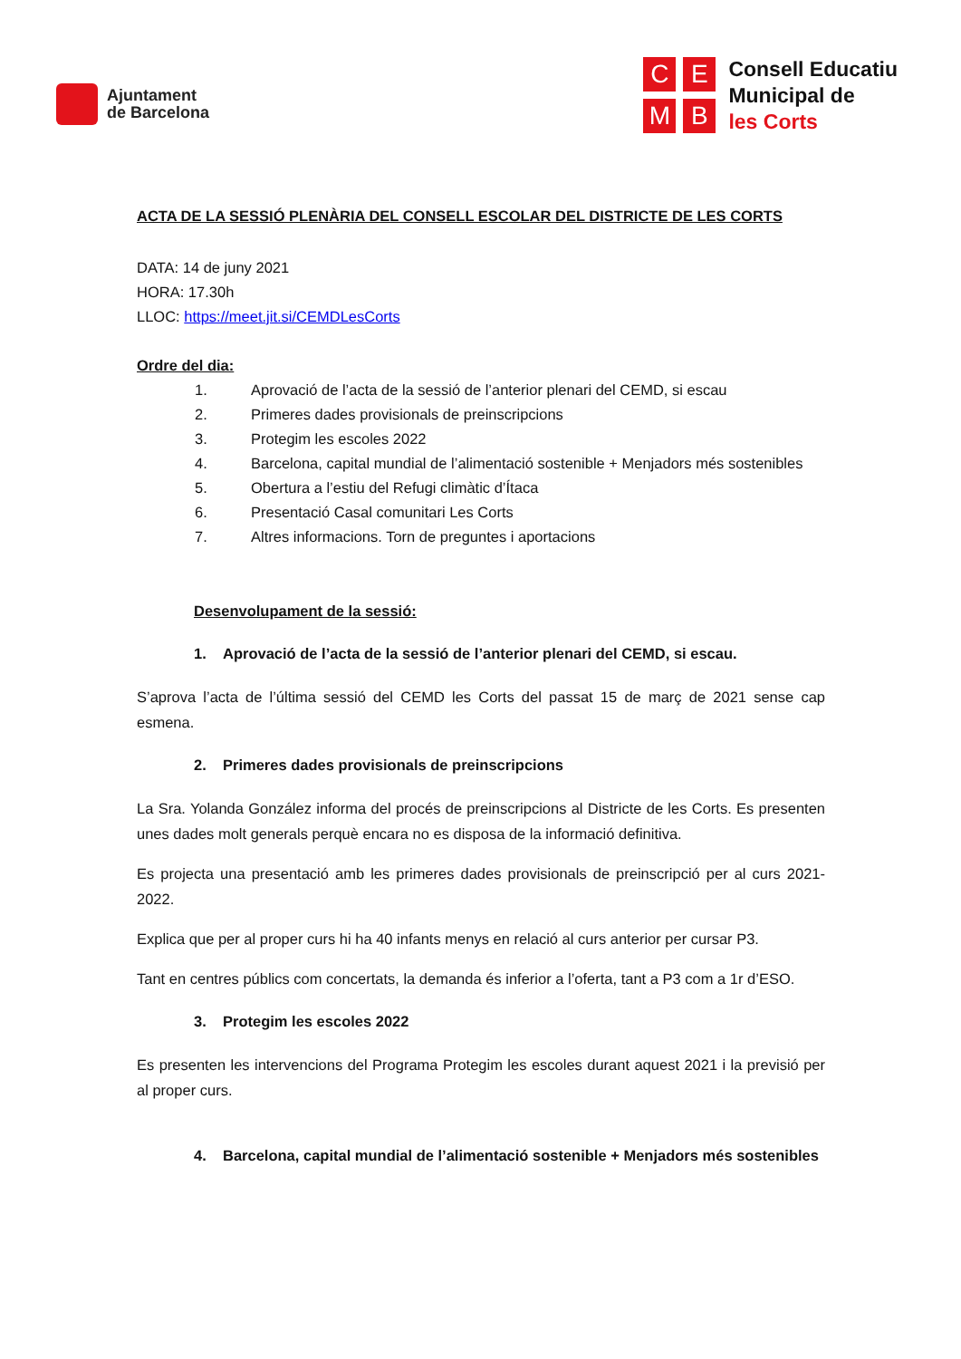Ajuntament
de Barcelona
CEMB
Consell Educatiu
Municipal de
les Corts
ACTA DE LA SESSIÓ PLENÀRIA DEL CONSELL ESCOLAR DEL DISTRICTE DE LES CORTS
DATA: 14 de juny 2021
HORA: 17.30h
LLOC: https://meet.jit.si/CEMDLesCorts
Ordre del dia:
1. Aprovació de l’acta de la sessió de l’anterior plenari del CEMD, si escau
2. Primeres dades provisionals de preinscripcions
3. Protegim les escoles 2022
4. Barcelona, capital mundial de l’alimentació sostenible + Menjadors més sostenibles
5. Obertura a l’estiu del Refugi climàtic d’Ítaca
6. Presentació Casal comunitari Les Corts
7. Altres informacions. Torn de preguntes i aportacions
Desenvolupament de la sessió:
1. Aprovació de l’acta de la sessió de l’anterior plenari del CEMD, si escau.
S’aprova l’acta de l’última sessió del CEMD les Corts del passat 15 de març de 2021 sense cap esmena.
2. Primeres dades provisionals de preinscripcions
La Sra. Yolanda González informa del procés de preinscripcions al Districte de les Corts. Es presenten unes dades molt generals perquè encara no es disposa de la informació definitiva.
Es projecta una presentació amb les primeres dades provisionals de preinscripció per al curs 2021-2022.
Explica que per al proper curs hi ha 40 infants menys en relació al curs anterior per cursar P3.
Tant en centres públics com concertats, la demanda és inferior a l’oferta, tant a P3 com a 1r d’ESO.
3. Protegim les escoles 2022
Es presenten les intervencions del Programa Protegim les escoles durant aquest 2021 i la previsió per al proper curs.
4. Barcelona, capital mundial de l’alimentació sostenible + Menjadors més sostenibles